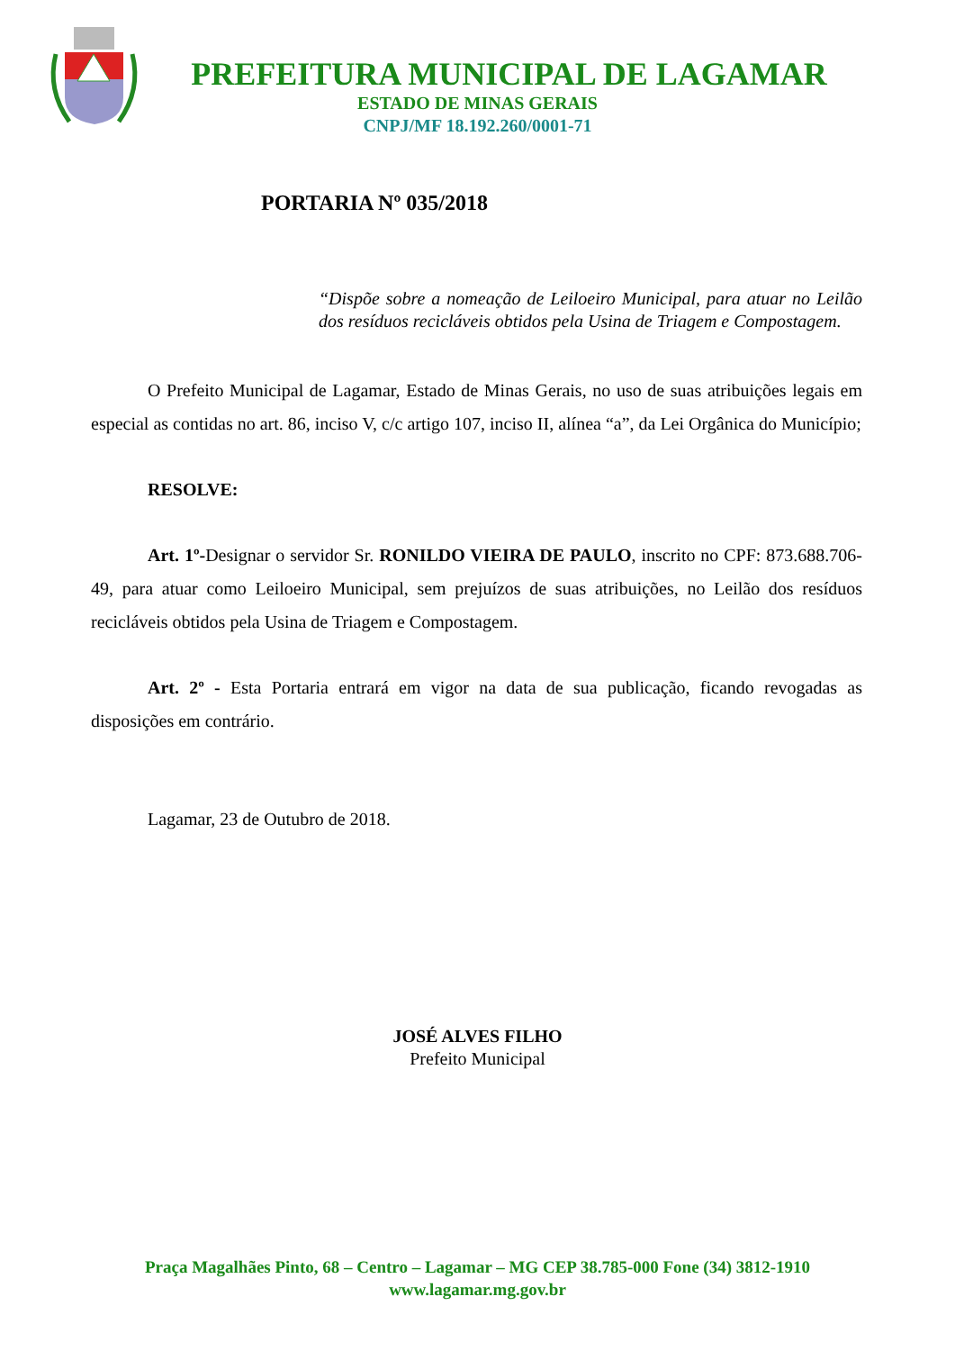PREFEITURA MUNICIPAL DE LAGAMAR
ESTADO DE MINAS GERAIS
CNPJ/MF 18.192.260/0001-71
PORTARIA Nº 035/2018
“Dispõe sobre a nomeação de Leiloeiro Municipal, para atuar no Leilão dos resíduos recicláveis obtidos pela Usina de Triagem e Compostagem.
O Prefeito Municipal de Lagamar, Estado de Minas Gerais, no uso de suas atribuições legais em especial as contidas no art. 86, inciso V, c/c artigo 107, inciso II, alínea “a”, da Lei Orgânica do Município;
RESOLVE:
Art. 1º-Designar o servidor Sr. RONILDO VIEIRA DE PAULO, inscrito no CPF: 873.688.706-49, para atuar como Leiloeiro Municipal, sem prejuízos de suas atribuições, no Leilão dos resíduos recicláveis obtidos pela Usina de Triagem e Compostagem.
Art. 2º - Esta Portaria entrará em vigor na data de sua publicação, ficando revogadas as disposições em contrário.
Lagamar, 23 de Outubro de 2018.
JOSÉ ALVES FILHO
Prefeito Municipal
Praça Magalhães Pinto, 68 – Centro – Lagamar – MG CEP 38.785-000 Fone (34) 3812-1910
www.lagamar.mg.gov.br